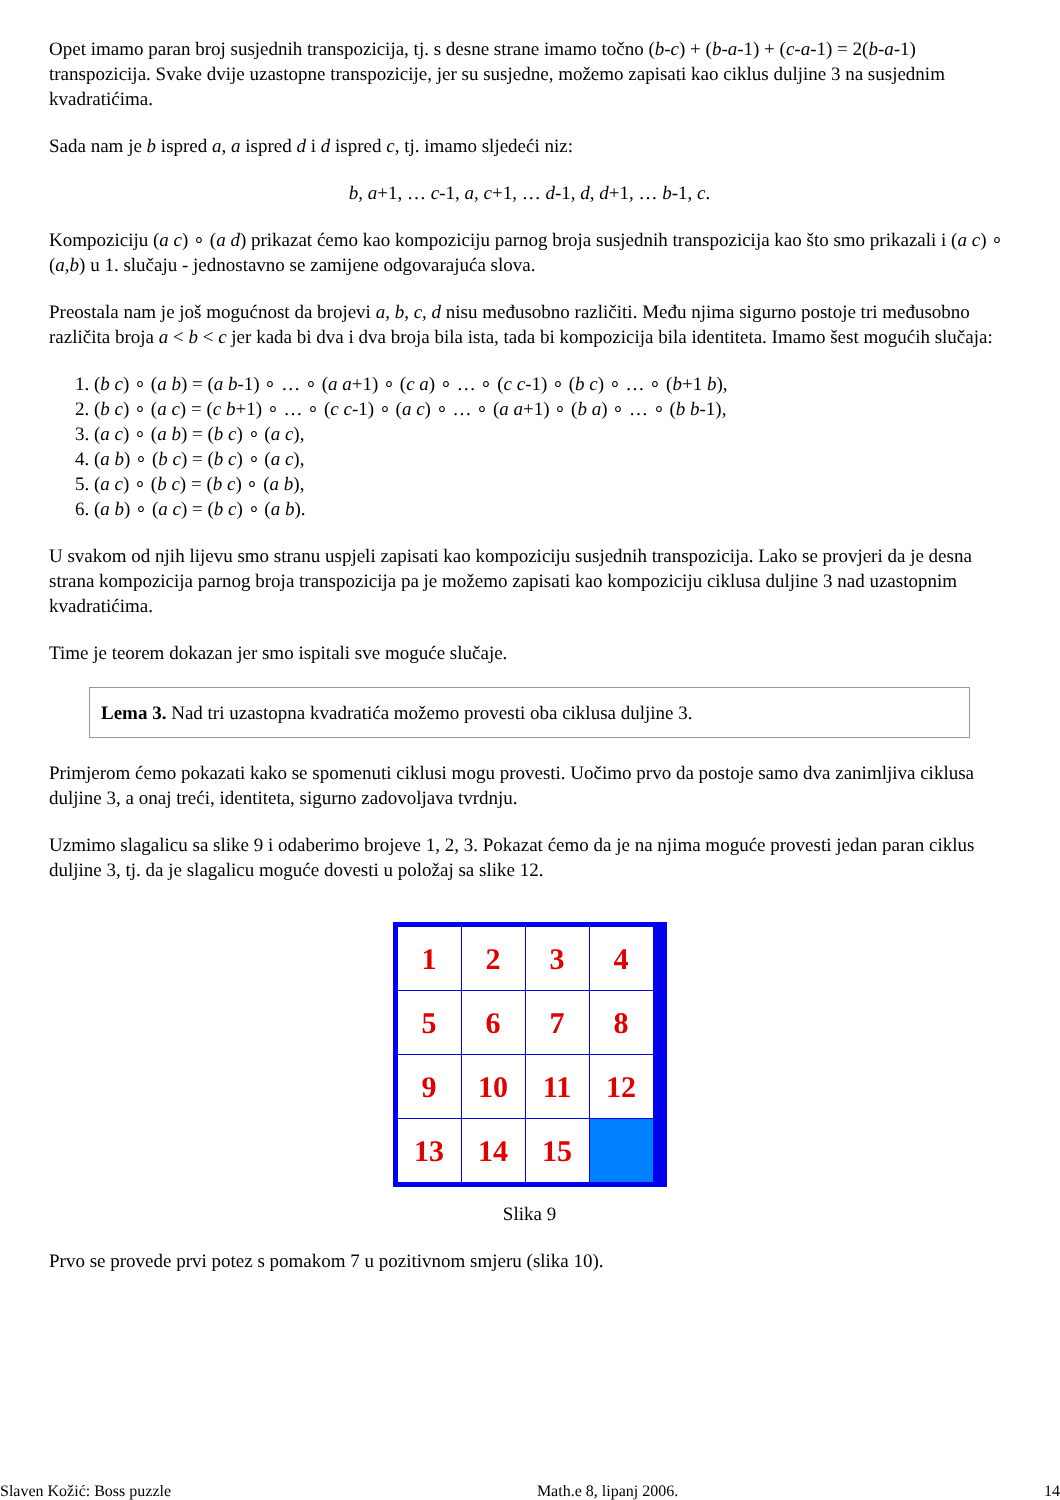Opet imamo paran broj susjednih transpozicija, tj. s desne strane imamo točno (b-c) + (b-a-1) + (c-a-1) = 2(b-a-1) transpozicija. Svake dvije uzastopne transpozicije, jer su susjedne, možemo zapisati kao ciklus duljine 3 na susjednim kvadratićima.
Sada nam je b ispred a, a ispred d i d ispred c, tj. imamo sljedeći niz:
b, a+1, … c-1, a, c+1, … d-1, d, d+1, … b-1, c.
Kompoziciju (a c) ∘ (a d) prikazat ćemo kao kompoziciju parnog broja susjednih transpozicija kao što smo prikazali i (a c) ∘ (a,b) u 1. slučaju - jednostavno se zamijene odgovarajuća slova.
Preostala nam je još mogućnost da brojevi a, b, c, d nisu međusobno različiti. Među njima sigurno postoje tri međusobno različita broja a < b < c jer kada bi dva i dva broja bila ista, tada bi kompozicija bila identiteta. Imamo šest mogućih slučaja:
1. (b c) ∘ (a b) = (a b-1) ∘ … ∘ (a a+1) ∘ (c a) ∘ … ∘ (c c-1) ∘ (b c) ∘ … ∘ (b+1 b),
2. (b c) ∘ (a c) = (c b+1) ∘ … ∘ (c c-1) ∘ (a c) ∘ … ∘ (a a+1) ∘ (b a) ∘ … ∘ (b b-1),
3. (a c) ∘ (a b) = (b c) ∘ (a c),
4. (a b) ∘ (b c) = (b c) ∘ (a c),
5. (a c) ∘ (b c) = (b c) ∘ (a b),
6. (a b) ∘ (a c) = (b c) ∘ (a b).
U svakom od njih lijevu smo stranu uspjeli zapisati kao kompoziciju susjednih transpozicija. Lako se provjeri da je desna strana kompozicija parnog broja transpozicija pa je možemo zapisati kao kompoziciju ciklusa duljine 3 nad uzastopnim kvadratićima.
Time je teorem dokazan jer smo ispitali sve moguće slučaje.
Lema 3. Nad tri uzastopna kvadratića možemo provesti oba ciklusa duljine 3.
Primjerom ćemo pokazati kako se spomenuti ciklusi mogu provesti. Uočimo prvo da postoje samo dva zanimljiva ciklusa duljine 3, a onaj treći, identiteta, sigurno zadovoljava tvrdnju.
Uzmimo slagalicu sa slike 9 i odaberimo brojeve 1, 2, 3. Pokazat ćemo da je na njima moguće provesti jedan paran ciklus duljine 3, tj. da je slagalicu moguće dovesti u položaj sa slike 12.
1
2
3
4
5
6
7
8
9
10
11
12
13
14
15
Slika 9
Prvo se provede prvi potez s pomakom 7 u pozitivnom smjeru (slika 10).
Slaven Kožić: Boss puzzle Math.e 8, lipanj 2006. 14